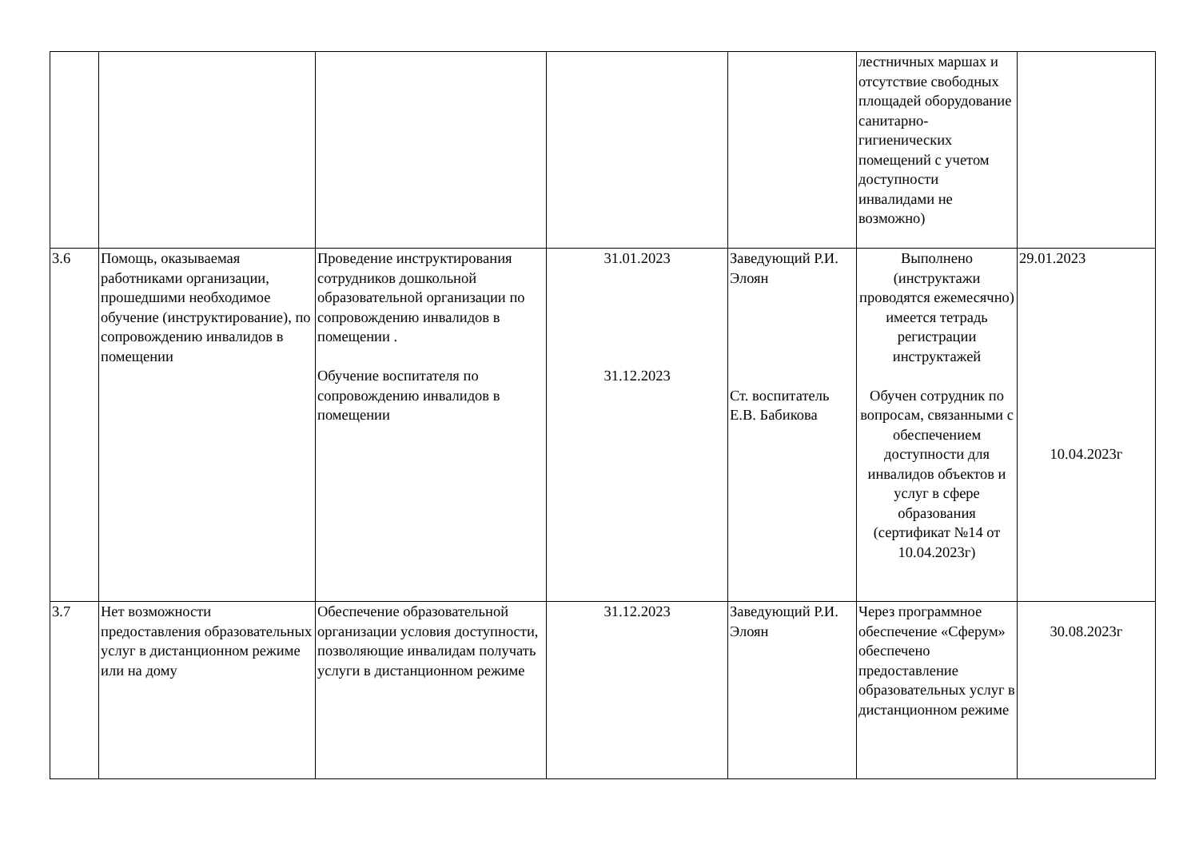| | | | | | лестничных маршах и отсутствие свободных площадей оборудование санитарно-гигиенических помещений с учетом доступности инвалидами не возможно) | |
| 3.6 | Помощь, оказываемая работниками организации, прошедшими необходимое обучение (инструктирование), по сопровождению инвалидов в помещении | Проведение инструктирования сотрудников дошкольной образовательной организации по сопровождению инвалидов в помещении . Обучение воспитателя по сопровождению инвалидов в помещении | 31.01.2023 31.12.2023 | Заведующий Р.И. Элоян Ст. воспитатель Е.В. Бабикова | Выполнено (инструктажи проводятся ежемесячно) имеется тетрадь регистрации инструктажей Обучен сотрудник по вопросам, связанными с обеспечением доступности для инвалидов объектов и услуг в сфере образования (сертификат №14 от 10.04.2023г) | 29.01.2023 10.04.2023г |
| 3.7 | Нет возможности предоставления образовательных услуг в дистанционном режиме или на дому | Обеспечение образовательной организации условия доступности, позволяющие инвалидам получать услуги в дистанционном режиме | 31.12.2023 | Заведующий Р.И. Элоян | Через программное обеспечение «Сферум» обеспечено предоставление образовательных услуг в дистанционном режиме | 30.08.2023г |